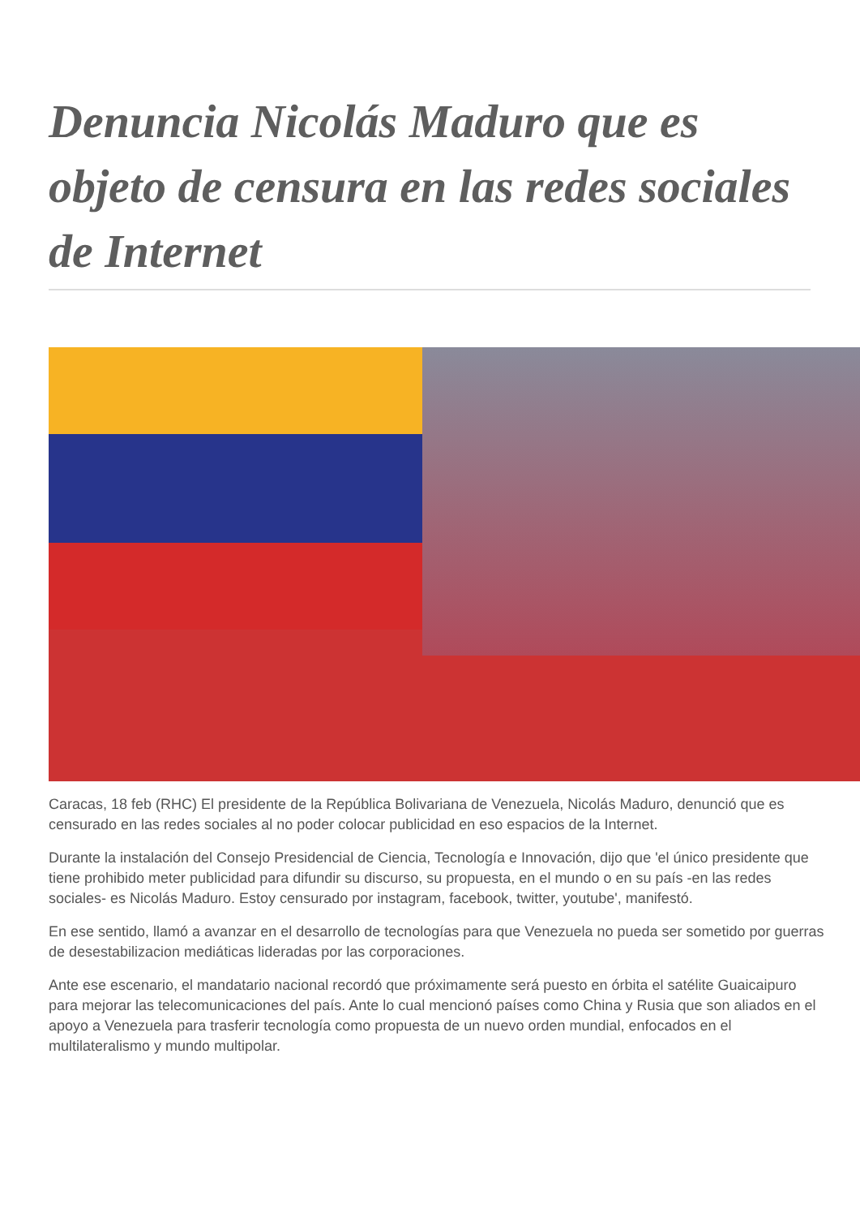Denuncia Nicolás Maduro que es objeto de censura en las redes sociales de Internet
Caracas, 18 feb (RHC) El presidente de la República Bolivariana de Venezuela, Nicolás Maduro, denunció que es censurado en las redes sociales al no poder colocar publicidad en eso espacios de la Internet.
Durante la instalación del Consejo Presidencial de Ciencia, Tecnología e Innovación, dijo que 'el único presidente que tiene prohibido meter publicidad para difundir su discurso, su propuesta, en el mundo o en su país -en las redes sociales- es Nicolás Maduro. Estoy censurado por instagram, facebook, twitter, youtube', manifestó.
En ese sentido, llamó a avanzar en el desarrollo de tecnologías para que Venezuela no pueda ser sometido por guerras de desestabilizacion mediáticas lideradas por las corporaciones.
Ante ese escenario, el mandatario nacional recordó que próximamente será puesto en órbita el satélite Guaicaipuro para mejorar las telecomunicaciones del país. Ante lo cual mencionó países como China y Rusia que son aliados en el apoyo a Venezuela para trasferir tecnología como propuesta de un nuevo orden mundial, enfocados en el multilateralismo y mundo multipolar.